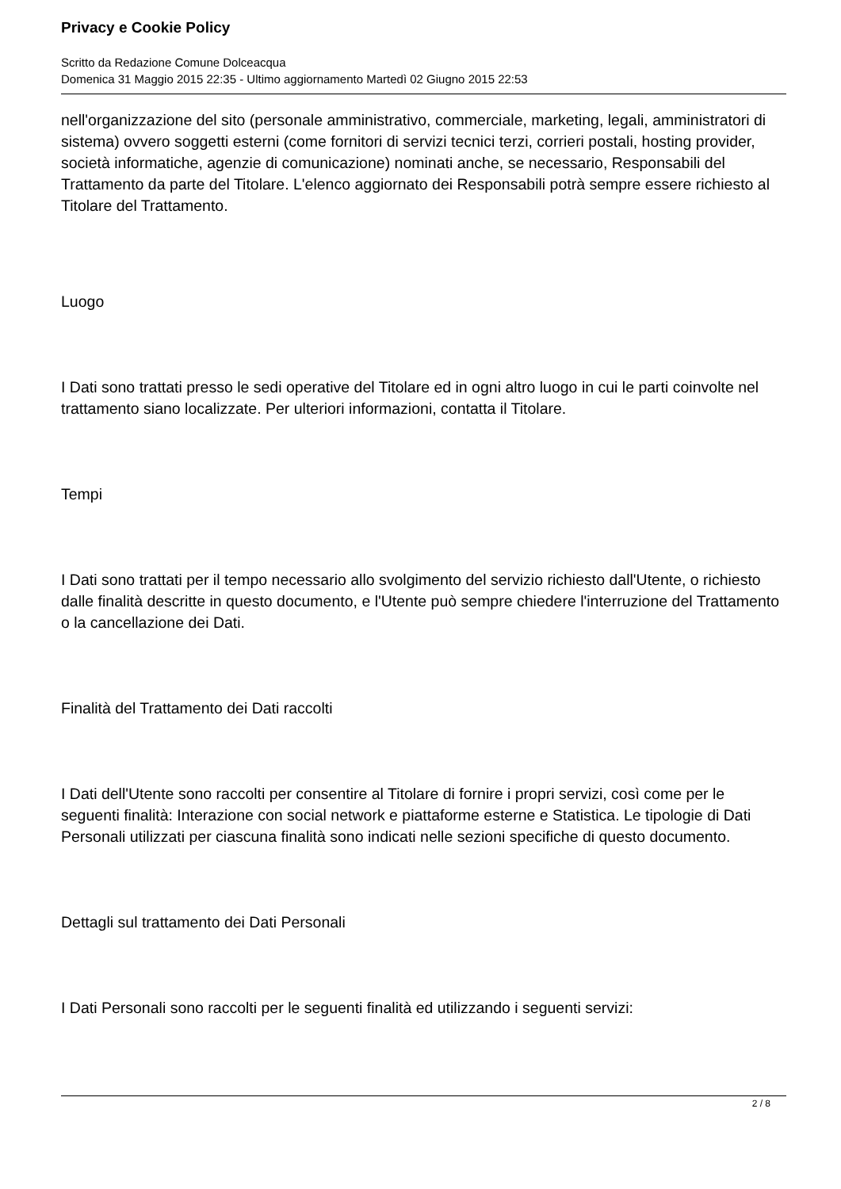Privacy e Cookie Policy
Scritto da Redazione Comune Dolceacqua
Domenica 31 Maggio 2015 22:35 - Ultimo aggiornamento Martedì 02 Giugno 2015 22:53
nell'organizzazione del sito (personale amministrativo, commerciale, marketing, legali, amministratori di sistema) ovvero soggetti esterni (come fornitori di servizi tecnici terzi, corrieri postali, hosting provider, società informatiche, agenzie di comunicazione) nominati anche, se necessario, Responsabili del Trattamento da parte del Titolare. L'elenco aggiornato dei Responsabili potrà sempre essere richiesto al Titolare del Trattamento.
Luogo
I Dati sono trattati presso le sedi operative del Titolare ed in ogni altro luogo in cui le parti coinvolte nel trattamento siano localizzate. Per ulteriori informazioni, contatta il Titolare.
Tempi
I Dati sono trattati per il tempo necessario allo svolgimento del servizio richiesto dall'Utente, o richiesto dalle finalità descritte in questo documento, e l'Utente può sempre chiedere l'interruzione del Trattamento o la cancellazione dei Dati.
Finalità del Trattamento dei Dati raccolti
I Dati dell'Utente sono raccolti per consentire al Titolare di fornire i propri servizi, così come per le seguenti finalità: Interazione con social network e piattaforme esterne e Statistica. Le tipologie di Dati Personali utilizzati per ciascuna finalità sono indicati nelle sezioni specifiche di questo documento.
Dettagli sul trattamento dei Dati Personali
I Dati Personali sono raccolti per le seguenti finalità ed utilizzando i seguenti servizi:
2 / 8